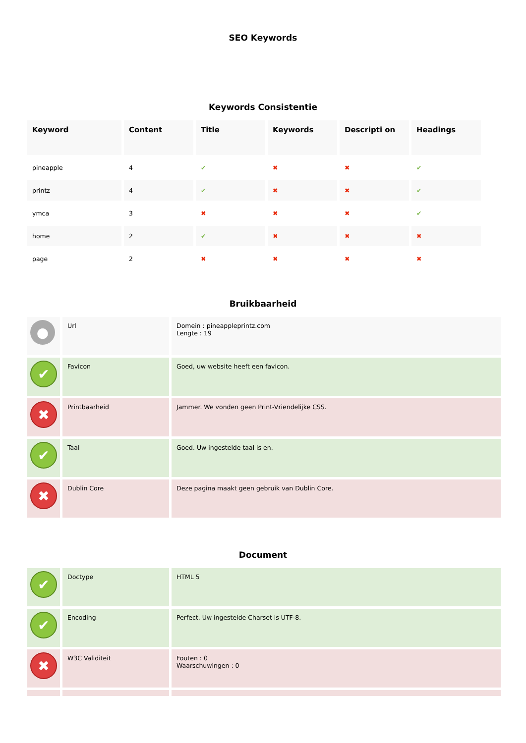SEO Keywords
Keywords Consistentie
| Keyword | Content | Title | Keywords | Descripti on | Headings |
| --- | --- | --- | --- | --- | --- |
| pineapple | 4 | ✔ | ✖ | ✖ | ✔ |
| printz | 4 | ✔ | ✖ | ✖ | ✔ |
| ymca | 3 | ✖ | ✖ | ✖ | ✔ |
| home | 2 | ✔ | ✖ | ✖ | ✖ |
| page | 2 | ✖ | ✖ | ✖ | ✖ |
Bruikbaarheid
| ● | Url | Domein : pineappleprintz.com Lengte : 19 |
| ✔ | Favicon | Goed, uw website heeft een favicon. |
| ✖ | Printbaarheid | Jammer. We vonden geen Print-Vriendelijke CSS. |
| ✔ | Taal | Goed. Uw ingestelde taal is en. |
| ✖ | Dublin Core | Deze pagina maakt geen gebruik van Dublin Core. |
Document
| ✔ | Doctype | HTML 5 |
| ✔ | Encoding | Perfect. Uw ingestelde Charset is UTF-8. |
| ✖ | W3C Validiteit | Fouten : 0 Waarschuwingen : 0 |